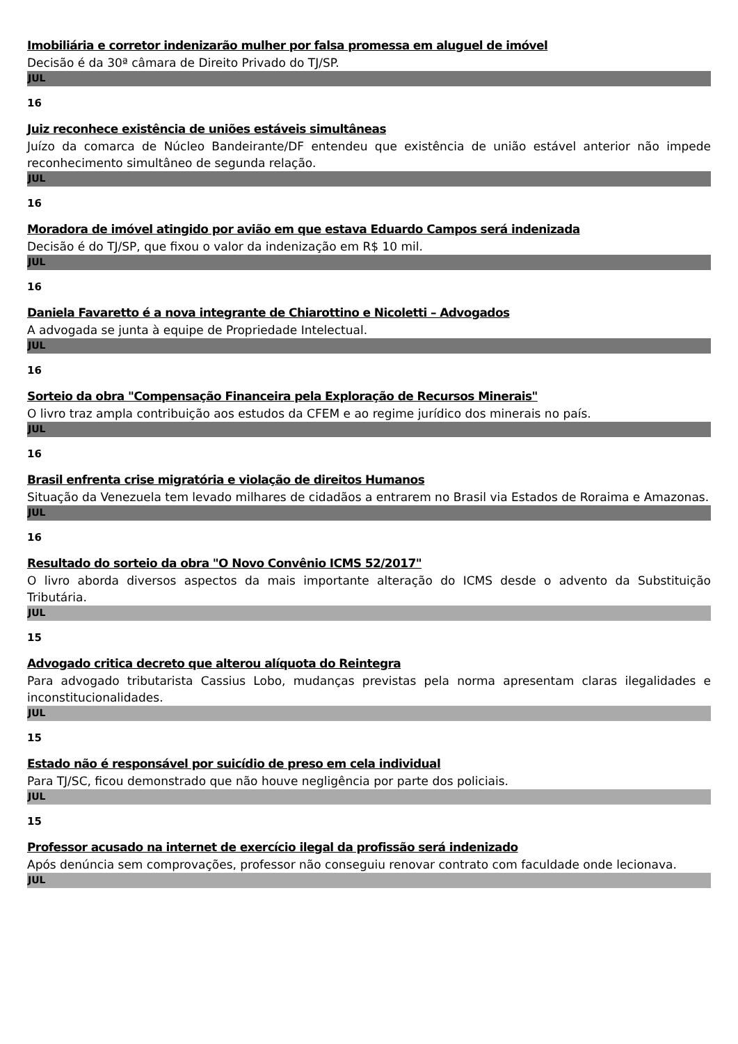Imobiliária e corretor indenizarão mulher por falsa promessa em aluguel de imóvel
Decisão é da 30ª câmara de Direito Privado do TJ/SP.
JUL
16
Juiz reconhece existência de uniões estáveis simultâneas
Juízo da comarca de Núcleo Bandeirante/DF entendeu que existência de união estável anterior não impede reconhecimento simultâneo de segunda relação.
JUL
16
Moradora de imóvel atingido por avião em que estava Eduardo Campos será indenizada
Decisão é do TJ/SP, que fixou o valor da indenização em R$ 10 mil.
JUL
16
Daniela Favaretto é a nova integrante de Chiarottino e Nicoletti – Advogados
A advogada se junta à equipe de Propriedade Intelectual.
JUL
16
Sorteio da obra "Compensação Financeira pela Exploração de Recursos Minerais"
O livro traz ampla contribuição aos estudos da CFEM e ao regime jurídico dos minerais no país.
JUL
16
Brasil enfrenta crise migratória e violação de direitos Humanos
Situação da Venezuela tem levado milhares de cidadãos a entrarem no Brasil via Estados de Roraima e Amazonas.
JUL
16
Resultado do sorteio da obra "O Novo Convênio ICMS 52/2017"
O livro aborda diversos aspectos da mais importante alteração do ICMS desde o advento da Substituição Tributária.
JUL
15
Advogado critica decreto que alterou alíquota do Reintegra
Para advogado tributarista Cassius Lobo, mudanças previstas pela norma apresentam claras ilegalidades e inconstitucionalidades.
JUL
15
Estado não é responsável por suicídio de preso em cela individual
Para TJ/SC, ficou demonstrado que não houve negligência por parte dos policiais.
JUL
15
Professor acusado na internet de exercício ilegal da profissão será indenizado
Após denúncia sem comprovações, professor não conseguiu renovar contrato com faculdade onde lecionava.
JUL